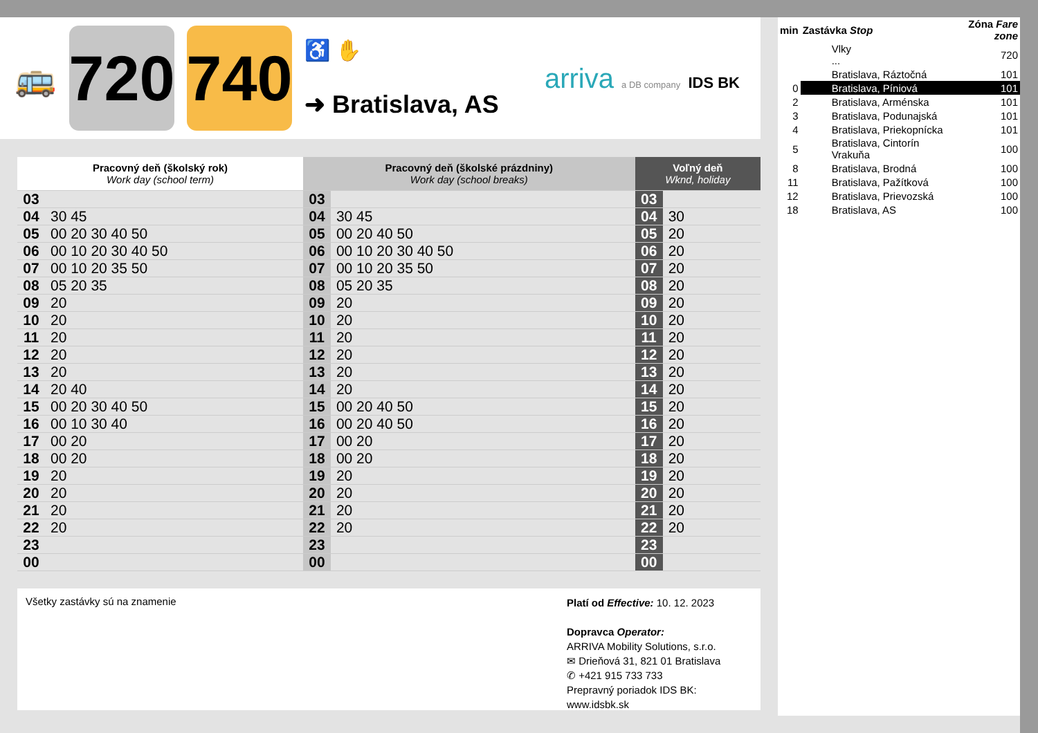🚌
720
740
♿ ✋
➜ Bratislava, AS
arriva a DB company IDS BK
| Pracovný deň (školský rok) Work day (school term) | | Pracovný deň (školské prázdniny) Work day (school breaks) | | Voľný deň Wknd, holiday | |
| --- | --- | --- | --- | --- | --- |
| 03 | | 03 | | 03 | |
| 04 | 30 45 | 04 | 30 45 | 04 | 30 |
| 05 | 00 20 30 40 50 | 05 | 00 20 40 50 | 05 | 20 |
| 06 | 00 10 20 30 40 50 | 06 | 00 10 20 30 40 50 | 06 | 20 |
| 07 | 00 10 20 35 50 | 07 | 00 10 20 35 50 | 07 | 20 |
| 08 | 05 20 35 | 08 | 05 20 35 | 08 | 20 |
| 09 | 20 | 09 | 20 | 09 | 20 |
| 10 | 20 | 10 | 20 | 10 | 20 |
| 11 | 20 | 11 | 20 | 11 | 20 |
| 12 | 20 | 12 | 20 | 12 | 20 |
| 13 | 20 | 13 | 20 | 13 | 20 |
| 14 | 20 40 | 14 | 20 | 14 | 20 |
| 15 | 00 20 30 40 50 | 15 | 00 20 40 50 | 15 | 20 |
| 16 | 00 10 30 40 | 16 | 00 20 40 50 | 16 | 20 |
| 17 | 00 20 | 17 | 00 20 | 17 | 20 |
| 18 | 00 20 | 18 | 00 20 | 18 | 20 |
| 19 | 20 | 19 | 20 | 19 | 20 |
| 20 | 20 | 20 | 20 | 20 | 20 |
| 21 | 20 | 21 | 20 | 21 | 20 |
| 22 | 20 | 22 | 20 | 22 | 20 |
| 23 | | 23 | | 23 | |
| 00 | | 00 | | 00 | |
Všetky zastávky sú na znamenie
Platí od Effective: 10. 12. 2023
Dopravca Operator:
ARRIVA Mobility Solutions, s.r.o.
✉ Drieňová 31, 821 01 Bratislava
✆ +421 915 733 733
Prepravný poriadok IDS BK:
www.idsbk.sk
| min | Zastávka Stop | Zóna Fare zone |
| --- | --- | --- |
| | Vlky ... | 720 |
| | Bratislava, Ráztočná | 101 |
| 0 | Bratislava, Píniová | 101 |
| 2 | Bratislava, Arménska | 101 |
| 3 | Bratislava, Podunajská | 101 |
| 4 | Bratislava, Priekopnícka | 101 |
| 5 | Bratislava, Cintorín Vrakuňa | 100 |
| 8 | Bratislava, Brodná | 100 |
| 11 | Bratislava, Pažítková | 100 |
| 12 | Bratislava, Prievozská | 100 |
| 18 | Bratislava, AS | 100 |